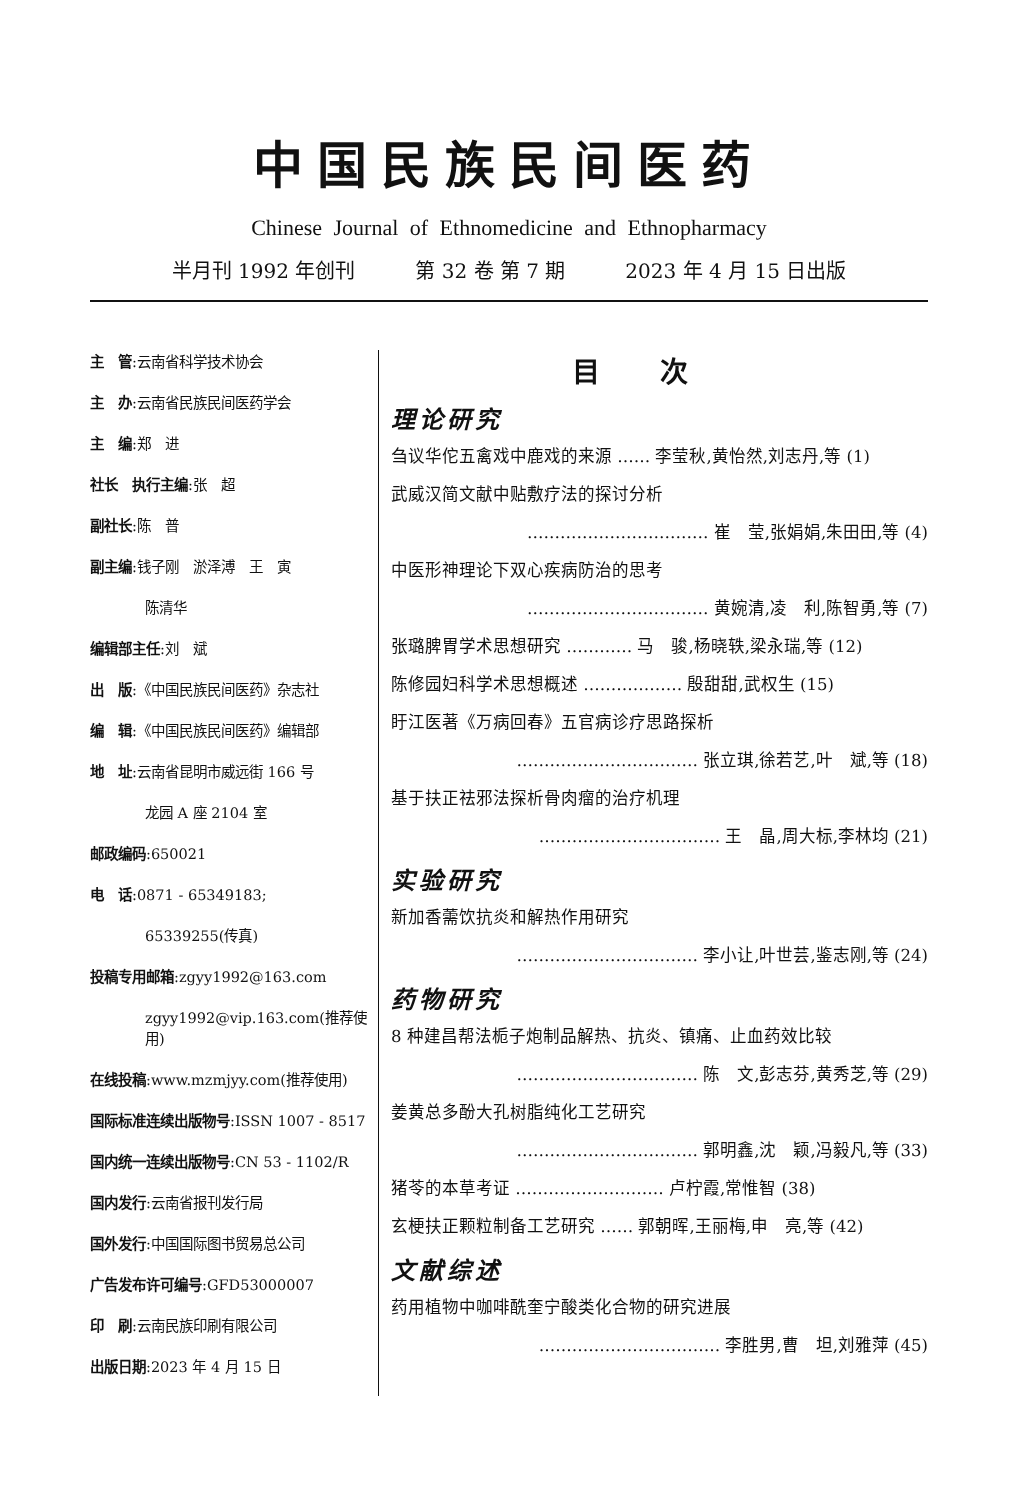中国民族民间医药
Chinese Journal of Ethnomedicine and Ethnopharmacy
半月刊 1992 年创刊 第 32 卷 第 7 期 2023 年 4 月 15 日出版
主　管:云南省科学技术协会
主　办:云南省民族民间医药学会
主　编:郑　进
社长　执行主编:张　超
副社长:陈　普
副主编:钱子刚　淤泽溥　王　寅
陈清华
编辑部主任:刘　斌
出　版:《中国民族民间医药》杂志社
编　辑:《中国民族民间医药》编辑部
地　址:云南省昆明市威远街 166 号
龙园 A 座 2104 室
邮政编码:650021
电　话:0871 - 65349183;
65339255(传真)
投稿专用邮箱:zgyy1992@163.com
zgyy1992@vip.163.com(推荐使用)
在线投稿:www.mzmjyy.com(推荐使用)
国际标准连续出版物号:ISSN 1007 - 8517
国内统一连续出版物号:CN 53 - 1102/R
国内发行:云南省报刊发行局
国外发行:中国国际图书贸易总公司
广告发布许可编号:GFD53000007
印　刷:云南民族印刷有限公司
出版日期:2023 年 4 月 15 日
目次
理论研究
刍议华佗五禽戏中鹿戏的来源 …… 李莹秋,黄怡然,刘志丹,等 (1)
武威汉简文献中贴敷疗法的探讨分析
…………………………… 崔　莹,张娟娟,朱田田,等 (4)
中医形神理论下双心疾病防治的思考
…………………………… 黄婉清,凌　利,陈智勇,等 (7)
张璐脾胃学术思想研究 ………… 马　骏,杨晓轶,梁永瑞,等 (12)
陈修园妇科学术思想概述 ……………… 殷甜甜,武权生 (15)
盱江医著《万病回春》五官病诊疗思路探析
…………………………… 张立琪,徐若艺,叶　斌,等 (18)
基于扶正祛邪法探析骨肉瘤的治疗机理
…………………………… 王　晶,周大标,李林均 (21)
实验研究
新加香薷饮抗炎和解热作用研究
…………………………… 李小让,叶世芸,鉴志刚,等 (24)
药物研究
8 种建昌帮法栀子炮制品解热、抗炎、镇痛、止血药效比较
…………………………… 陈　文,彭志芬,黄秀芝,等 (29)
姜黄总多酚大孔树脂纯化工艺研究
…………………………… 郭明鑫,沈　颖,冯毅凡,等 (33)
猪苓的本草考证 ……………………… 卢柠霞,常惟智 (38)
玄梗扶正颗粒制备工艺研究 …… 郭朝晖,王丽梅,申　亮,等 (42)
文献综述
药用植物中咖啡酰奎宁酸类化合物的研究进展
…………………………… 李胜男,曹　坦,刘雅萍 (45)